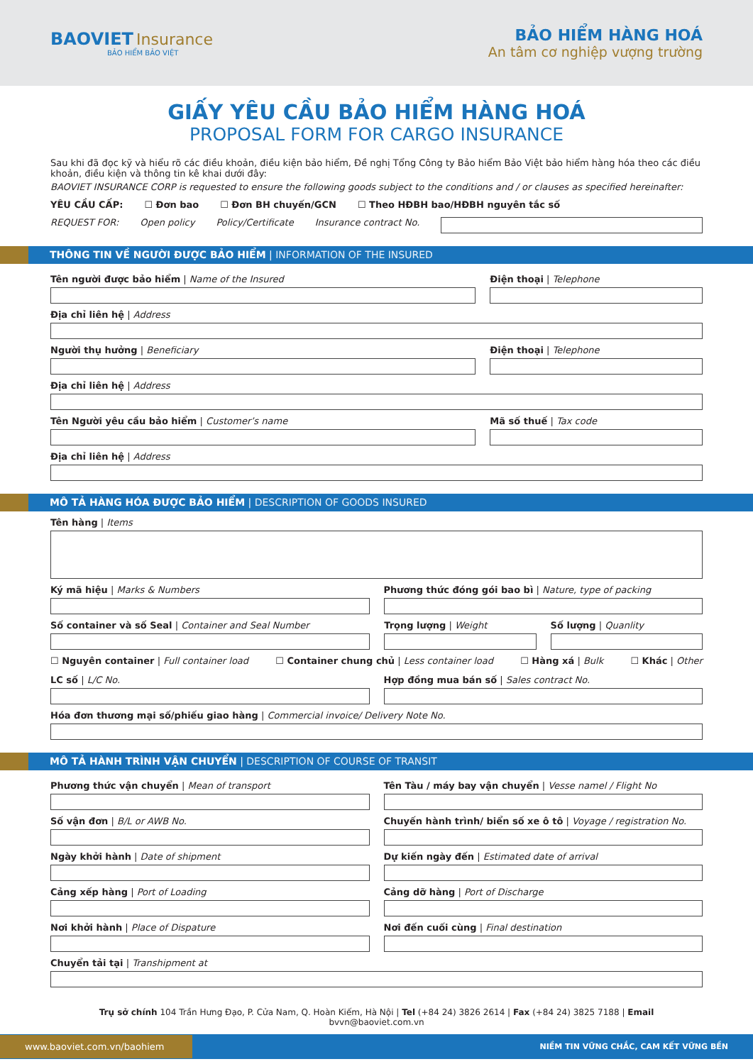BAOVIET Insurance
BẢO HIỂM BẢO VIỆT
BẢO HIỂM HÀNG HOÁ
An tâm cơ nghiệp vượng trường
GIẤY YÊU CẦU BẢO HIỂM HÀNG HOÁ
PROPOSAL FORM FOR CARGO INSURANCE
Sau khi đã đọc kỹ và hiểu rõ các điều khoản, điều kiện bảo hiểm, Đề nghị Tổng Công ty Bảo hiểm Bảo Việt bảo hiểm hàng hóa theo các điều khoản, điều kiện và thông tin kê khai dưới đây:
BAOVIET INSURANCE CORP is requested to ensure the following goods subject to the conditions and / or clauses as specified hereinafter:
YÊU CẦU CẤP: ☐ Đơn bao ☐ Đơn BH chuyến/GCN ☐ Theo HĐBH bao/HĐBH nguyên tắc số
REQUEST FOR: Open policy Policy/Certificate Insurance contract No.
THÔNG TIN VỀ NGƯỜI ĐƯỢC BẢO HIỂM | INFORMATION OF THE INSURED
Tên người được bảo hiểm | Name of the Insured
Điện thoại | Telephone
Địa chỉ liên hệ | Address
Người thụ hưởng | Beneficiary Điện thoại | Telephone
Địa chỉ liên hệ | Address
Tên Người yêu cầu bảo hiểm | Customer’s name
Mã số thuế | Tax code
Địa chỉ liên hệ | Address
MÔ TẢ HÀNG HÓA ĐƯỢC BẢO HIỂM | DESCRIPTION OF GOODS INSURED
Tên hàng | Items
Ký mã hiệu | Marks & Numbers Phương thức đóng gói bao bì | Nature, type of packing
Số container và số Seal | Container and Seal Number
Trọng lượng | Weight Số lượng | Quanlity
☐ Nguyên container | Full container load ☐ Container chung chủ | Less container load ☐ Hàng xá | Bulk ☐ Khác | Other
LC số | L/C No. Hợp đồng mua bán số | Sales contract No.
Hóa đơn thương mại số/phiếu giao hàng | Commercial invoice/ Delivery Note No.
MÔ TẢ HÀNH TRÌNH VẬN CHUYỂN | DESCRIPTION OF COURSE OF TRANSIT
Phương thức vận chuyển | Mean of transport
Tên Tàu / máy bay vận chuyển | Vesse namel / Flight No
Số vận đơn | B/L or AWB No. Chuyến hành trình/ biển số xe ô tô | Voyage / registration No.
Ngày khởi hành | Date of shipment
Dự kiến ngày đến | Estimated date of arrival
Cảng xếp hàng | Port of Loading
Cảng dỡ hàng | Port of Discharge
Nơi khởi hành | Place of Dispature
Nơi đến cuối cùng | Final destination
Chuyển tải tại | Transhipment at
Trụ sở chính 104 Trần Hưng Đạo, P. Cửa Nam, Q. Hoàn Kiếm, Hà Nội | Tel (+84 24) 3826 2614 | Fax (+84 24) 3825 7188 | Email bvvn@baoviet.com.vn
www.baoviet.com.vn/baohiem NIỀM TIN VỮNG CHẮC, CAM KẾT VỮNG BỀN